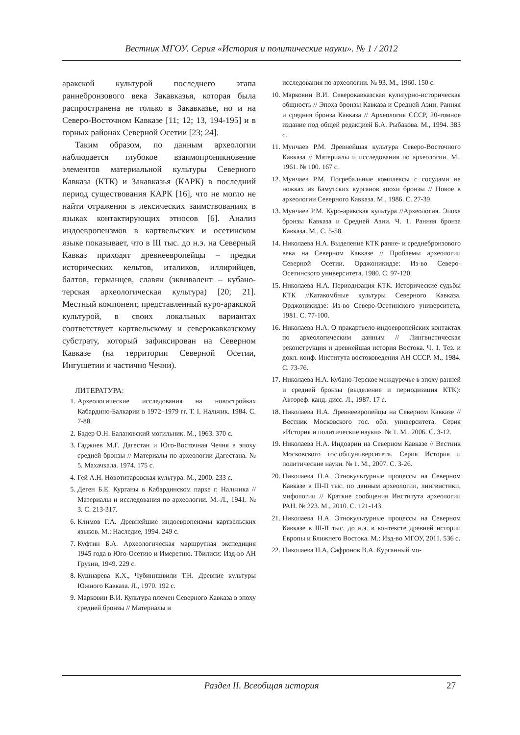Вестник МГОУ. Серия «История и политические науки». № 1 / 2012
аракской культурой последнего этапа раннебронзового века Закавказья, которая была распространена не только в Закавказье, но и на Северо-Восточном Кавказе [11; 12; 13, 194-195] и в горных районах Северной Осетии [23; 24].
Таким образом, по данным археологии наблюдается глубокое взаимопроникновение элементов материальной культуры Северного Кавказа (КТК) и Закавказья (КАРК) в последний период существования КАРК [16], что не могло не найти отражения в лексических заимствованиях в языках контактирующих этносов [6]. Анализ индоевропеизмов в картвельских и осетинском языке показывает, что в III тыс. до н.э. на Северный Кавказ приходят древнеевропейцы – предки исторических кельтов, италиков, иллирийцев, балтов, германцев, славян (эквивалент – кубано-терская археологическая культура) [20; 21]. Местный компонент, представленный куро-аракской культурой, в своих локальных вариантах соответствует картвельскому и северокавказскому субстрату, который зафиксирован на Северном Кавказе (на территории Северной Осетии, Ингушетии и частично Чечни).
ЛИТЕРАТУРА:
1. Археологические исследования на новостройках Кабардино-Балкарии в 1972–1979 гг. Т. I. Нальчик. 1984. С. 7-88.
2. Бадер О.Н. Балановский могильник. М., 1963. 370 с.
3. Гаджиев М.Г. Дагестан и Юго-Восточная Чечня в эпоху средней бронзы // Материалы по археологии Дагестана. № 5. Махачкала. 1974. 175 с.
4. Гей А.Н. Новотитаровская культура. М., 2000. 233 с.
5. Деген Б.Е. Курганы в Кабардинском парке г. Нальчика // Материалы и исследования по археологии. М.-Л., 1941. № 3. С. 213-317.
6. Климов Г.А. Древнейшие индоевропеизмы картвельских языков. М.: Наследие, 1994. 249 с.
7. Куфтин Б.А. Археологическая маршрутная экспедиция 1945 года в Юго-Осетию и Имеретию. Тбилиси: Изд-во АН Грузии, 1949. 229 с.
8. Кушнарева К.Х., Чубинишвили Т.Н. Древние культуры Южного Кавказа. Л., 1970. 192 с.
9. Марковин В.И. Культура племен Северного Кавказа в эпоху средней бронзы // Материалы и
исследования по археологии. № 93. М., 1960. 150 с.
10. Марковин В.И. Северокавказская культурно-историческая общность // Эпоха бронзы Кавказа и Средней Азии. Ранняя и средняя бронза Кавказа // Археология СССР, 20-томное издание под общей редакцией Б.А. Рыбакова. М., 1994. 383 с.
11. Мунчаев Р.М. Древнейшая культура Северо-Восточного Кавказа // Материалы и исследования по археологии. М., 1961. № 100. 167 с.
12. Мунчаев Р.М. Погребальные комплексы с сосудами на ножках из Бамутских курганов эпохи бронзы // Новое в археологии Северного Кавказа. М., 1986. С. 27-39.
13. Мунчаев Р.М. Куро-аракская культура //Археология. Эпоха бронзы Кавказа и Средней Азии. Ч. 1. Ранняя бронза Кавказа. М., С. 5-58.
14. Николаева Н.А. Выделение КТК ранне- и среднебронзового века на Северном Кавказе // Проблемы археологии Северной Осетии. Орджоникидзе: Из-во Северо-Осетинского университета. 1980. С. 97-120.
15. Николаева Н.А. Периодизация КТК. Исторические судьбы КТК //Катакомбные культуры Северного Кавказа. Орджоникидзе: Из-во Северо-Осетинского университета, 1981. С. 77-100.
16. Николаева Н.А. О пракартвело-индоевропейских контактах по археологическим данным // Лингвистическая реконструкция и древнейшая история Востока. Ч. 1. Тез. и докл. конф. Института востоковедения АН СССР. М., 1984. С. 73-76.
17. Николаева Н.А. Кубано-Терское междуречье в эпоху ранней и средней бронзы (выделение и периодизация КТК): Автореф. канд. дисс. Л., 1987. 17 с.
18. Николаева Н.А. Древнеевропейцы на Северном Кавказе // Вестник Московского гос. обл. университета. Серия «История и политические науки». № 1. М., 2006. С. 3-12.
19. Николаева Н.А. Индоарии на Северном Кавказе // Вестник Московского гос.обл.университета. Серия История и политические науки. № 1. М., 2007. С. 3-26.
20. Николаева Н.А. Этнокультурные процессы на Северном Кавказе в III-II тыс. по данным археологии, лингвистики, мифологии // Краткие сообщения Института археологии РАН. № 223. М., 2010. С. 121-143.
21. Николаева Н.А. Этнокультурные процессы на Северном Кавказе в III-II тыс. до н.э. в контексте древней истории Европы и Ближнего Востока. М.: Изд-во МГОУ, 2011. 536 с.
22. Николаева Н.А, Сафронов В.А. Курганный мо-
Раздел II. Всеобщая история
27